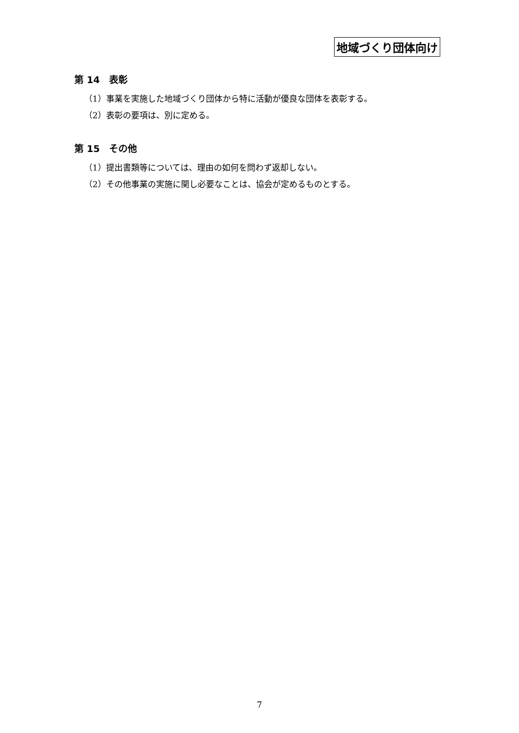地域づくり団体向け
第 14　表彰
（1）事業を実施した地域づくり団体から特に活動が優良な団体を表彰する。
（2）表彰の要項は、別に定める。
第 15　その他
（1）提出書類等については、理由の如何を問わず返却しない。
（2）その他事業の実施に関し必要なことは、協会が定めるものとする。
7